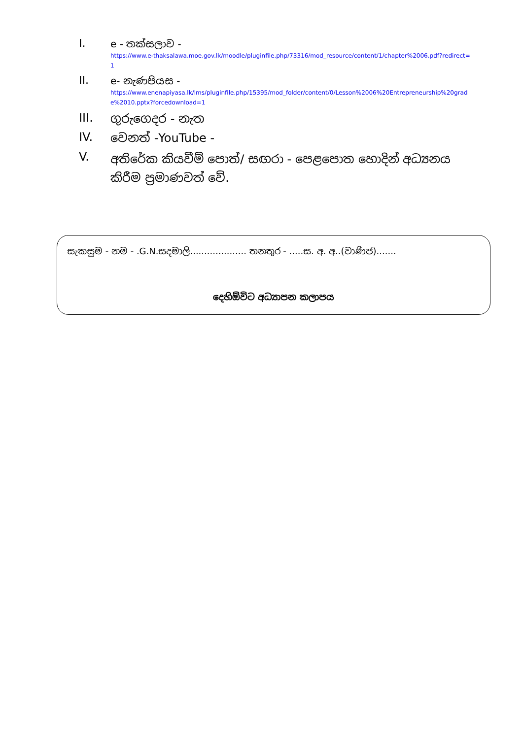I.
e - තක්සලාව -
https://www.e-thaksalawa.moe.gov.lk/moodle/pluginfile.php/73316/mod_resource/content/1/chapter%2006.pdf?redirect=1
II.
e- නැණපියස -
https://www.enenapiyasa.lk/lms/pluginfile.php/15395/mod_folder/content/0/Lesson%2006%20Entrepreneurship%20grade%2010.pptx?forcedownload=1
III.
ගුරුගෙදර - නැත
IV.
වෙනත් -YouTube -
V.
අතිරේක කියවීම් පොත්/ සඟරා - පෙළපොත හොදින් අධ්‍යනය කිරීම ප්‍රමාණවත් වේ.
සැකසුම - නම - .G.N.සදමාලි.................... තනතුර - .....ස. අ. අ..(වාණිජ).......
දෙහිඕවිට අධ්‍යාපන කලාපය